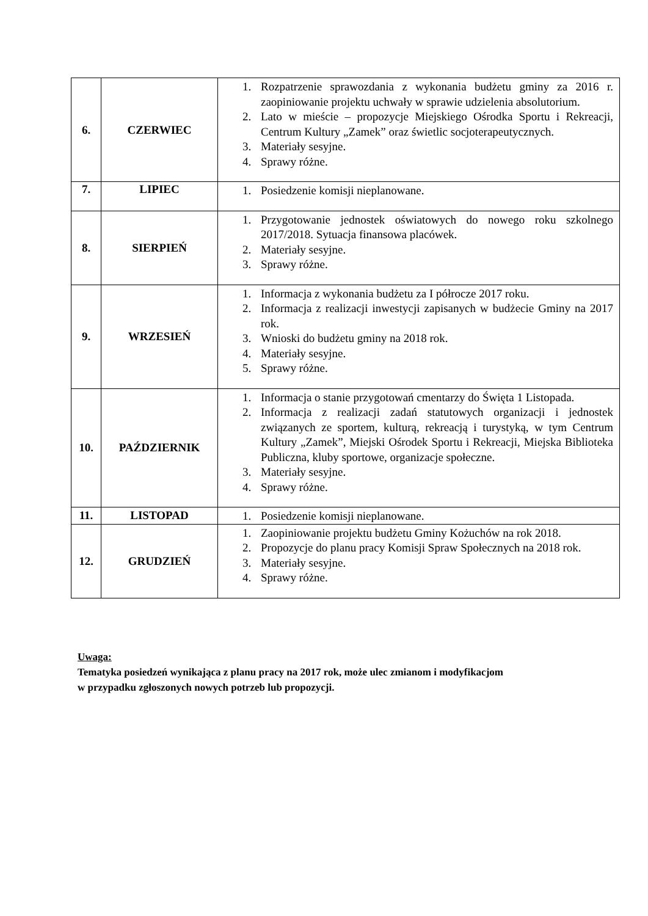| 6. | CZERWIEC | 1. Rozpatrzenie sprawozdania z wykonania budżetu gminy za 2016 r. zaopiniowanie projektu uchwały w sprawie udzielenia absolutorium. 2. Lato w mieście – propozycje Miejskiego Ośrodka Sportu i Rekreacji, Centrum Kultury „Zamek” oraz świetlic socjoterapeutycznych. 3. Materiały sesyjne. 4. Sprawy różne. |
| 7. | LIPIEC | 1. Posiedzenie komisji nieplanowane. |
| 8. | SIERPIEŃ | 1. Przygotowanie jednostek oświatowych do nowego roku szkolnego 2017/2018. Sytuacja finansowa placówek. 2. Materiały sesyjne. 3. Sprawy różne. |
| 9. | WRZESIEŃ | 1. Informacja z wykonania budżetu za I półrocze 2017 roku. 2. Informacja z realizacji inwestycji zapisanych w budżecie Gminy na 2017 rok. 3. Wnioski do budżetu gminy na 2018 rok. 4. Materiały sesyjne. 5. Sprawy różne. |
| 10. | PAŹDZIERNIK | 1. Informacja o stanie przygotowań cmentarzy do Święta 1 Listopada. 2. Informacja z realizacji zadań statutowych organizacji i jednostek związanych ze sportem, kulturą, rekreacją i turystyką, w tym Centrum Kultury „Zamek”, Miejski Ośrodek Sportu i Rekreacji, Miejska Biblioteka Publiczna, kluby sportowe, organizacje społeczne. 3. Materiały sesyjne. 4. Sprawy różne. |
| 11. | LISTOPAD | 1. Posiedzenie komisji nieplanowane. |
| 12. | GRUDZIEŃ | 1. Zaopiniowanie projektu budżetu Gminy Kożuchów na rok 2018. 2. Propozycje do planu pracy Komisji Spraw Społecznych na 2018 rok. 3. Materiały sesyjne. 4. Sprawy różne. |
Uwaga:
Tematyka posiedzeń wynikająca z planu pracy na 2017 rok, może ulec zmianom i modyfikacjom
w przypadku zgłoszonych nowych potrzeb lub propozycji.